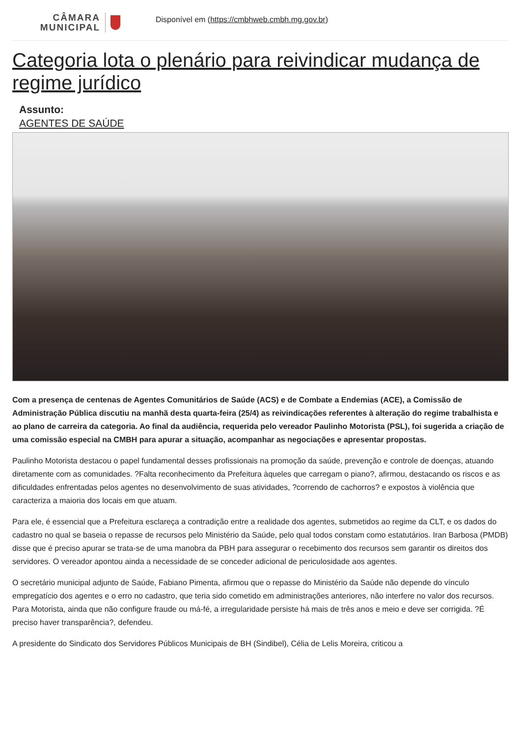CÂMARA
MUNICIPAL
Disponível em (https://cmbhweb.cmbh.mg.gov.br)
Categoria lota o plenário para reivindicar mudança de regime jurídico
Assunto:
AGENTES DE SAÚDE
Com a presença de centenas de Agentes Comunitários de Saúde (ACS) e de Combate a Endemias (ACE), a Comissão de Administração Pública discutiu na manhã desta quarta-feira (25/4) as reivindicações referentes à alteração do regime trabalhista e ao plano de carreira da categoria. Ao final da audiência, requerida pelo vereador Paulinho Motorista (PSL), foi sugerida a criação de uma comissão especial na CMBH para apurar a situação, acompanhar as negociações e apresentar propostas.
Paulinho Motorista destacou o papel fundamental desses profissionais na promoção da saúde, prevenção e controle de doenças, atuando diretamente com as comunidades. ?Falta reconhecimento da Prefeitura àqueles que carregam o piano?, afirmou, destacando os riscos e as dificuldades enfrentadas pelos agentes no desenvolvimento de suas atividades, ?correndo de cachorros? e expostos à violência que caracteriza a maioria dos locais em que atuam.
Para ele, é essencial que a Prefeitura esclareça a contradição entre a realidade dos agentes, submetidos ao regime da CLT, e os dados do cadastro no qual se baseia o repasse de recursos pelo Ministério da Saúde, pelo qual todos constam como estatutários. Iran Barbosa (PMDB) disse que é preciso apurar se trata-se de uma manobra da PBH para assegurar o recebimento dos recursos sem garantir os direitos dos servidores. O vereador apontou ainda a necessidade de se conceder adicional de periculosidade aos agentes.
O secretário municipal adjunto de Saúde, Fabiano Pimenta, afirmou que o repasse do Ministério da Saúde não depende do vínculo empregatício dos agentes e o erro no cadastro, que teria sido cometido em administrações anteriores, não interfere no valor dos recursos. Para Motorista, ainda que não configure fraude ou má-fé, a irregularidade persiste há mais de três anos e meio e deve ser corrigida. ?É preciso haver transparência?, defendeu.
A presidente do Sindicato dos Servidores Públicos Municipais de BH (Sindibel), Célia de Lelis Moreira, criticou a